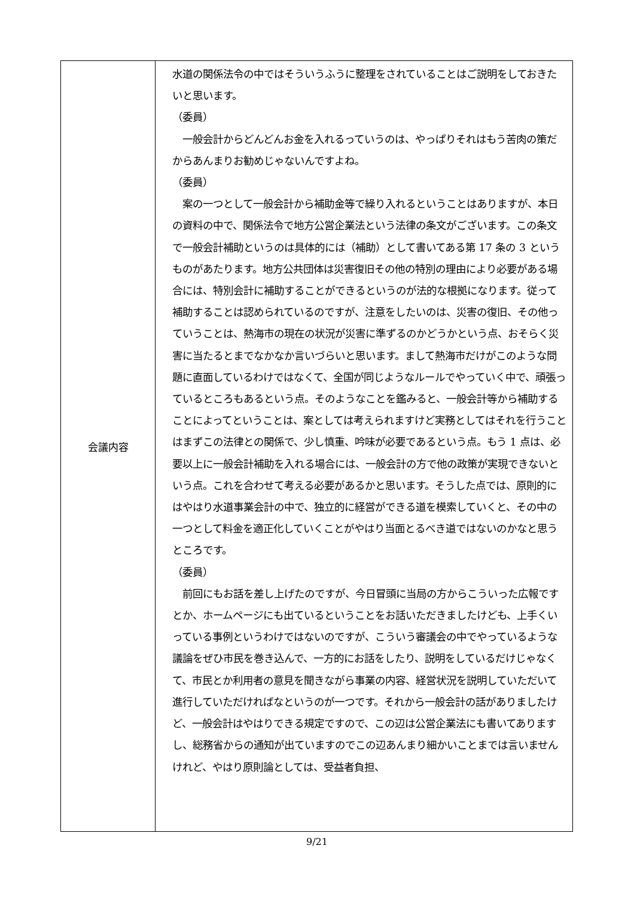| 会議内容 | 水道の関係法令の中ではそういうふうに整理をされていることはご説明をしておきたいと思います。 （委員） 一般会計からどんどんお金を入れるっていうのは、やっぱりそれはもう苦肉の策だからあんまりお勧めじゃないんですよね。 （委員） 案の一つとして一般会計から補助金等で繰り入れるということはありますが、本日の資料の中で、関係法令で地方公営企業法という法律の条文がございます。この条文で一般会計補助というのは具体的には（補助）として書いてある第 17 条の 3 というものがあたります。地方公共団体は災害復旧その他の特別の理由により必要がある場合には、特別会計に補助することができるというのが法的な根拠になります。従って補助することは認められているのですが、注意をしたいのは、災害の復旧、その他っていうことは、熱海市の現在の状況が災害に準ずるのかどうかという点、おそらく災害に当たるとまでなかなか言いづらいと思います。まして熱海市だけがこのような問題に直面しているわけではなくて、全国が同じようなルールでやっていく中で、頑張っているところもあるという点。そのようなことを鑑みると、一般会計等から補助することによってということは、案としては考えられますけど実務としてはそれを行うことはまずこの法律との関係で、少し慎重、吟味が必要であるという点。もう 1 点は、必要以上に一般会計補助を入れる場合には、一般会計の方で他の政策が実現できないという点。これを合わせて考える必要があるかと思います。そうした点では、原則的にはやはり水道事業会計の中で、独立的に経営ができる道を模索していくと、その中の一つとして料金を適正化していくことがやはり当面とるべき道ではないのかなと思うところです。 （委員） 前回にもお話を差し上げたのですが、今日冒頭に当局の方からこういった広報ですとか、ホームページにも出ているということをお話いただきましたけども、上手くいっている事例というわけではないのですが、こういう審議会の中でやっているような議論をぜひ市民を巻き込んで、一方的にお話をしたり、説明をしているだけじゃなくて、市民とか利用者の意見を聞きながら事業の内容、経営状況を説明していただいて進行していただければなというのが一つです。それから一般会計の話がありましたけど、一般会計はやはりできる規定ですので、この辺は公営企業法にも書いてありますし、総務省からの通知が出ていますのでこの辺あんまり細かいことまでは言いませんけれど、やはり原則論としては、受益者負担、 |
9/21